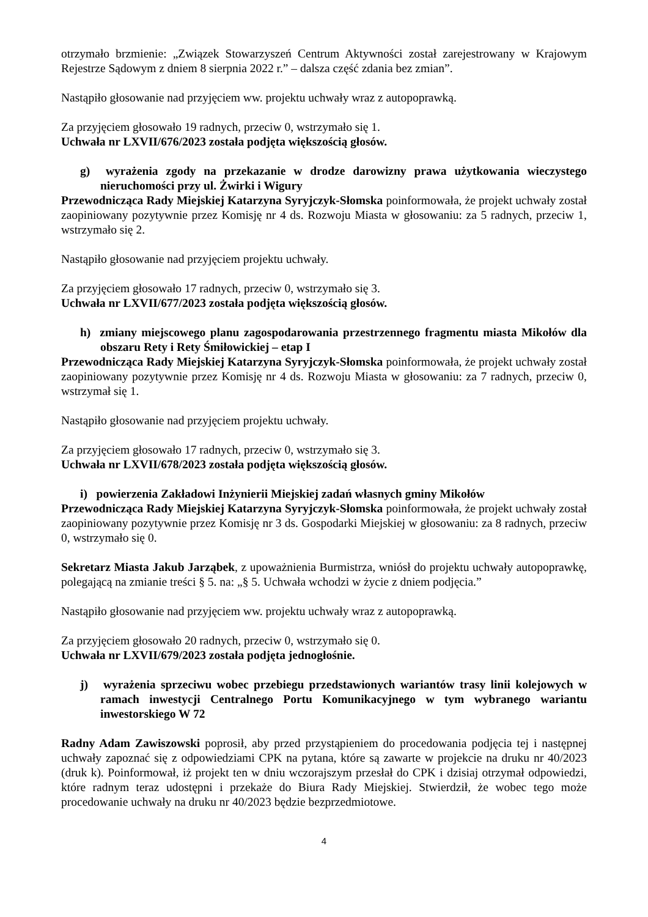otrzymało brzmienie: „Związek Stowarzyszeń Centrum Aktywności został zarejestrowany w Krajowym Rejestrze Sądowym z dniem 8 sierpnia 2022 r.” – dalsza część zdania bez zmian”.
Nastąpiło głosowanie nad przyjęciem ww. projektu uchwały wraz z autopoprawką.
Za przyjęciem głosowało 19 radnych, przeciw 0, wstrzymało się 1.
Uchwała nr LXVII/676/2023 została podjęta większością głosów.
g) wyrażenia zgody na przekazanie w drodze darowizny prawa użytkowania wieczystego nieruchomości przy ul. Żwirki i Wigury
Przewodnicząca Rady Miejskiej Katarzyna Syryjczyk-Słomska poinformowała, że projekt uchwały został zaopiniowany pozytywnie przez Komisję nr 4 ds. Rozwoju Miasta w głosowaniu: za 5 radnych, przeciw 1, wstrzymało się 2.
Nastąpiło głosowanie nad przyjęciem projektu uchwały.
Za przyjęciem głosowało 17 radnych, przeciw 0, wstrzymało się 3.
Uchwała nr LXVII/677/2023 została podjęta większością głosów.
h) zmiany miejscowego planu zagospodarowania przestrzennego fragmentu miasta Mikołów dla obszaru Rety i Rety Śmiłowickiej – etap I
Przewodnicząca Rady Miejskiej Katarzyna Syryjczyk-Słomska poinformowała, że projekt uchwały został zaopiniowany pozytywnie przez Komisję nr 4 ds. Rozwoju Miasta w głosowaniu: za 7 radnych, przeciw 0, wstrzymał się 1.
Nastąpiło głosowanie nad przyjęciem projektu uchwały.
Za przyjęciem głosowało 17 radnych, przeciw 0, wstrzymało się 3.
Uchwała nr LXVII/678/2023 została podjęta większością głosów.
i) powierzenia Zakładowi Inżynierii Miejskiej zadań własnych gminy Mikołów
Przewodnicząca Rady Miejskiej Katarzyna Syryjczyk-Słomska poinformowała, że projekt uchwały został zaopiniowany pozytywnie przez Komisję nr 3 ds. Gospodarki Miejskiej w głosowaniu: za 8 radnych, przeciw 0, wstrzymało się 0.
Sekretarz Miasta Jakub Jarząbek, z upoważnienia Burmistrza, wniósł do projektu uchwały autopoprawkę, polegającą na zmianie treści § 5. na: „§ 5. Uchwała wchodzi w życie z dniem podjęcia.”
Nastąpiło głosowanie nad przyjęciem ww. projektu uchwały wraz z autopoprawką.
Za przyjęciem głosowało 20 radnych, przeciw 0, wstrzymało się 0.
Uchwała nr LXVII/679/2023 została podjęta jednogłośnie.
j) wyrażenia sprzeciwu wobec przebiegu przedstawionych wariantów trasy linii kolejowych w ramach inwestycji Centralnego Portu Komunikacyjnego w tym wybranego wariantu inwestorskiego W 72
Radny Adam Zawiszowski poprosił, aby przed przystąpieniem do procedowania podjęcia tej i następnej uchwały zapoznać się z odpowiedziami CPK na pytana, które są zawarte w projekcie na druku nr 40/2023 (druk k). Poinformował, iż projekt ten w dniu wczorajszym przesłał do CPK i dzisiaj otrzymał odpowiedzi, które radnym teraz udostępni i przekaże do Biura Rady Miejskiej. Stwierdził, że wobec tego może procedowanie uchwały na druku nr 40/2023 będzie bezprzedmiotowe.
4